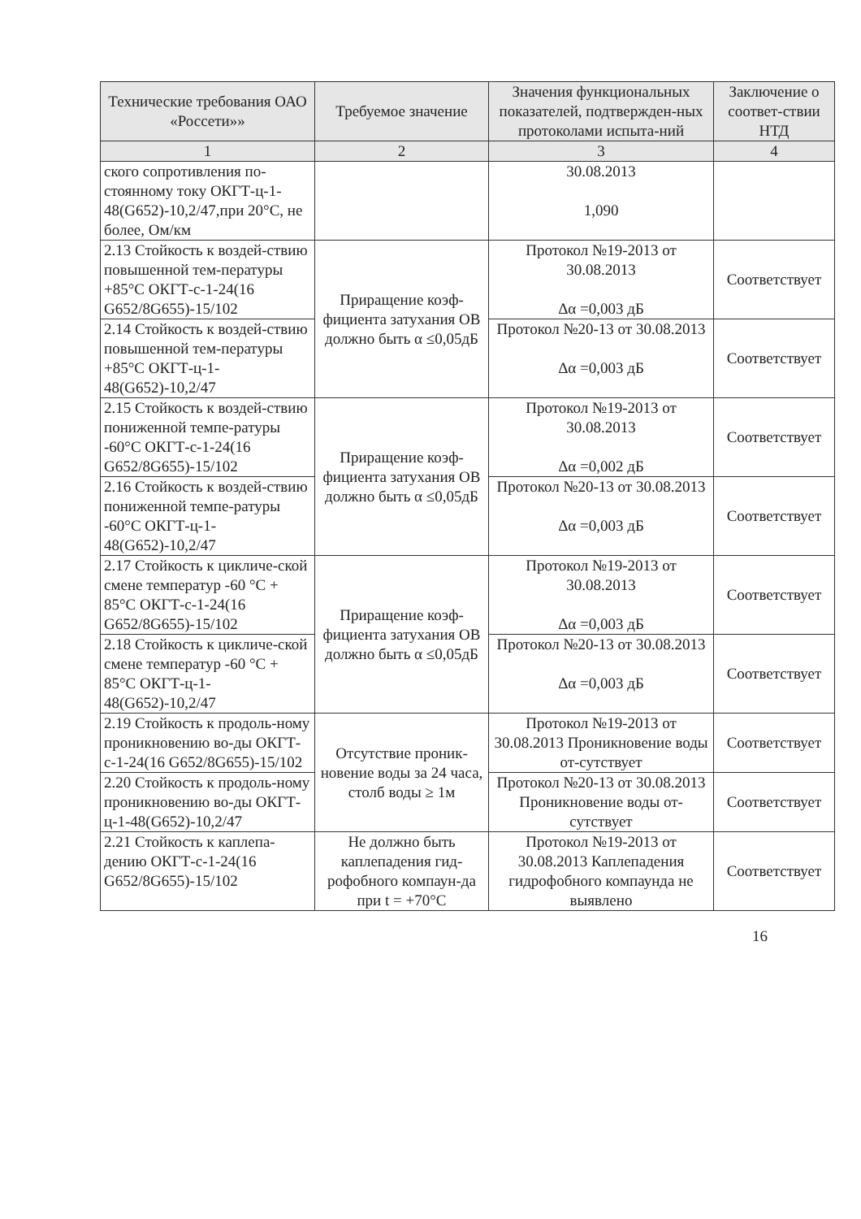| Технические требования ОАО «Россети»» | Требуемое значение | Значения функциональных показателей, подтвержден-ных протоколами испыта-ний | Заключение о соответ-ствии НТД |
| --- | --- | --- | --- |
| 1 | 2 | 3 | 4 |
| ского сопротивления по-стоянному току ОКГТ-ц-1-48(G652)-10,2/47,при 20°С, не более, Ом/км | | 30.08.2013 1,090 | |
| 2.13 Стойкость к воздей-ствию повышенной тем-пературы +85°С ОКГТ-с-1-24(16 G652/8G655)-15/102 | Приращение коэф-фициента затухания ОВ должно быть α ≤0,05дБ | Протокол №19-2013 от 30.08.2013 Δα =0,003 дБ | Соответствует |
| 2.14 Стойкость к воздей-ствию повышенной тем-пературы +85°С ОКГТ-ц-1-48(G652)-10,2/47 | | Протокол №20-13 от 30.08.2013 Δα =0,003 дБ | Соответствует |
| 2.15 Стойкость к воздей-ствию пониженной темпе-ратуры -60°С ОКГТ-с-1-24(16 G652/8G655)-15/102 | Приращение коэф-фициента затухания ОВ должно быть α ≤0,05дБ | Протокол №19-2013 от 30.08.2013 Δα =0,002 дБ | Соответствует |
| 2.16 Стойкость к воздей-ствию пониженной темпе-ратуры -60°С ОКГТ-ц-1-48(G652)-10,2/47 | | Протокол №20-13 от 30.08.2013 Δα =0,003 дБ | Соответствует |
| 2.17 Стойкость к цикличе-ской смене температур -60 °С + 85°С ОКГТ-с-1-24(16 G652/8G655)-15/102 | Приращение коэф-фициента затухания ОВ должно быть α ≤0,05дБ | Протокол №19-2013 от 30.08.2013 Δα =0,003 дБ | Соответствует |
| 2.18 Стойкость к цикличе-ской смене температур -60 °С + 85°С ОКГТ-ц-1-48(G652)-10,2/47 | | Протокол №20-13 от 30.08.2013 Δα =0,003 дБ | Соответствует |
| 2.19 Стойкость к продоль-ному проникновению во-ды ОКГТ-с-1-24(16 G652/8G655)-15/102 | Отсутствие проник-новение воды за 24 часа, столб воды ≥ 1м | Протокол №19-2013 от 30.08.2013 Проникновение воды от-сутствует | Соответствует |
| 2.20 Стойкость к продоль-ному проникновению во-ды ОКГТ-ц-1-48(G652)-10,2/47 | | Протокол №20-13 от 30.08.2013 Проникновение воды от-сутствует | Соответствует |
| 2.21 Стойкость к каплепа-дению ОКГТ-с-1-24(16 G652/8G655)-15/102 | Не должно быть каплепадения гид-рофобного компаун-да при t = +70°С | Протокол №19-2013 от 30.08.2013 Каплепадения гидрофобного компаунда не выявлено | Соответствует |
16